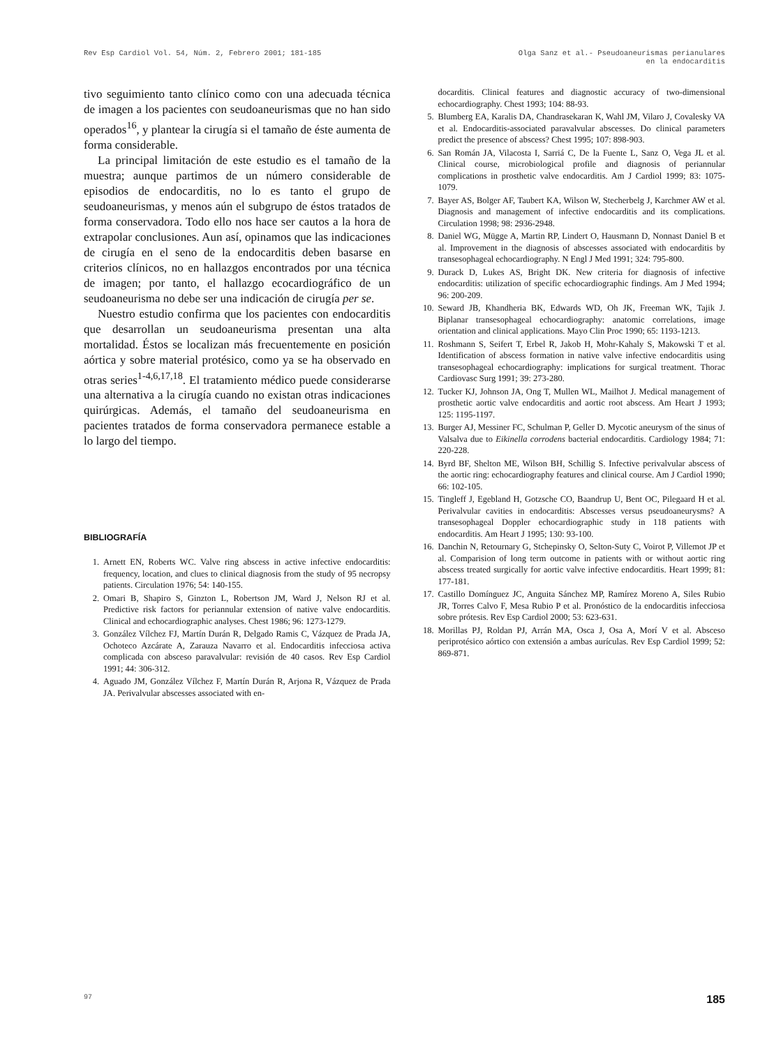Rev Esp Cardiol Vol. 54, Núm. 2, Febrero 2001; 181-185
Olga Sanz et al.- Pseudoaneurismas perianulares
en la endocarditis
tivo seguimiento tanto clínico como con una adecuada técnica de imagen a los pacientes con seudoaneurismas que no han sido operados<sup>16</sup>, y plantear la cirugía si el tamaño de éste aumenta de forma considerable.
La principal limitación de este estudio es el tamaño de la muestra; aunque partimos de un número considerable de episodios de endocarditis, no lo es tanto el grupo de seudoaneurismas, y menos aún el subgrupo de éstos tratados de forma conservadora. Todo ello nos hace ser cautos a la hora de extrapolar conclusiones. Aun así, opinamos que las indicaciones de cirugía en el seno de la endocarditis deben basarse en criterios clínicos, no en hallazgos encontrados por una técnica de imagen; por tanto, el hallazgo ecocardiográfico de un seudoaneurisma no debe ser una indicación de cirugía per se.
Nuestro estudio confirma que los pacientes con endocarditis que desarrollan un seudoaneurisma presentan una alta mortalidad. Éstos se localizan más frecuentemente en posición aórtica y sobre material protésico, como ya se ha observado en otras series<sup>1-4,6,17,18</sup>. El tratamiento médico puede considerarse una alternativa a la cirugía cuando no existan otras indicaciones quirúrgicas. Además, el tamaño del seudoaneurisma en pacientes tratados de forma conservadora permanece estable a lo largo del tiempo.
BIBLIOGRAFÍA
1. Arnett EN, Roberts WC. Valve ring abscess in active infective endocarditis: frequency, location, and clues to clinical diagnosis from the study of 95 necropsy patients. Circulation 1976; 54: 140-155.
2. Omari B, Shapiro S, Ginzton L, Robertson JM, Ward J, Nelson RJ et al. Predictive risk factors for periannular extension of native valve endocarditis. Clinical and echocardiographic analyses. Chest 1986; 96: 1273-1279.
3. González Vílchez FJ, Martín Durán R, Delgado Ramis C, Vázquez de Prada JA, Ochoteco Azcárate A, Zarauza Navarro et al. Endocarditis infecciosa activa complicada con absceso paravalvular: revisión de 40 casos. Rev Esp Cardiol 1991; 44: 306-312.
4. Aguado JM, González Vílchez F, Martín Durán R, Arjona R, Vázquez de Prada JA. Perivalvular abscesses associated with en-
docarditis. Clinical features and diagnostic accuracy of two-dimensional echocardiography. Chest 1993; 104: 88-93.
5. Blumberg EA, Karalis DA, Chandrasekaran K, Wahl JM, Vilaro J, Covalesky VA et al. Endocarditis-associated paravalvular abscesses. Do clinical parameters predict the presence of abscess? Chest 1995; 107: 898-903.
6. San Román JA, Vilacosta I, Sarriá C, De la Fuente L, Sanz O, Vega JL et al. Clinical course, microbiological profile and diagnosis of periannular complications in prosthetic valve endocarditis. Am J Cardiol 1999; 83: 1075-1079.
7. Bayer AS, Bolger AF, Taubert KA, Wilson W, Stecherbelg J, Karchmer AW et al. Diagnosis and management of infective endocarditis and its complications. Circulation 1998; 98: 2936-2948.
8. Daniel WG, Mügge A, Martin RP, Lindert O, Hausmann D, Nonnast Daniel B et al. Improvement in the diagnosis of abscesses associated with endocarditis by transesophageal echocardiography. N Engl J Med 1991; 324: 795-800.
9. Durack D, Lukes AS, Bright DK. New criteria for diagnosis of infective endocarditis: utilization of specific echocardiographic findings. Am J Med 1994; 96: 200-209.
10. Seward JB, Khandheria BK, Edwards WD, Oh JK, Freeman WK, Tajik J. Biplanar transesophageal echocardiography: anatomic correlations, image orientation and clinical applications. Mayo Clin Proc 1990; 65: 1193-1213.
11. Roshmann S, Seifert T, Erbel R, Jakob H, Mohr-Kahaly S, Makowski T et al. Identification of abscess formation in native valve infective endocarditis using transesophageal echocardiography: implications for surgical treatment. Thorac Cardiovasc Surg 1991; 39: 273-280.
12. Tucker KJ, Johnson JA, Ong T, Mullen WL, Mailhot J. Medical management of prosthetic aortic valve endocarditis and aortic root abscess. Am Heart J 1993; 125: 1195-1197.
13. Burger AJ, Messiner FC, Schulman P, Geller D. Mycotic aneurysm of the sinus of Valsalva due to Eikinella corrodens bacterial endocarditis. Cardiology 1984; 71: 220-228.
14. Byrd BF, Shelton ME, Wilson BH, Schillig S. Infective perivalvular abscess of the aortic ring: echocardiography features and clinical course. Am J Cardiol 1990; 66: 102-105.
15. Tingleff J, Egebland H, Gotzsche CO, Baandrup U, Bent OC, Pilegaard H et al. Perivalvular cavities in endocarditis: Abscesses versus pseudoaneurysms? A transesophageal Doppler echocardiographic study in 118 patients with endocarditis. Am Heart J 1995; 130: 93-100.
16. Danchin N, Retournary G, Stchepinsky O, Selton-Suty C, Voirot P, Villemot JP et al. Comparision of long term outcome in patients with or without aortic ring abscess treated surgically for aortic valve infective endocarditis. Heart 1999; 81: 177-181.
17. Castillo Domínguez JC, Anguita Sánchez MP, Ramírez Moreno A, Siles Rubio JR, Torres Calvo F, Mesa Rubio P et al. Pronóstico de la endocarditis infecciosa sobre prótesis. Rev Esp Cardiol 2000; 53: 623-631.
18. Morillas PJ, Roldan PJ, Arrán MA, Osca J, Osa A, Morí V et al. Absceso periprotésico aórtico con extensión a ambas aurículas. Rev Esp Cardiol 1999; 52: 869-871.
97 185